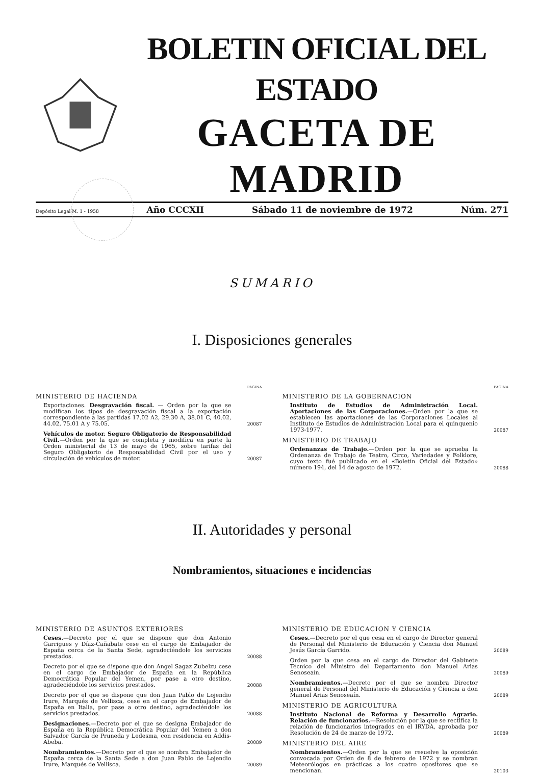BOLETIN OFICIAL DEL ESTADO
GACETA DE MADRID
Depósito Legal M. 1 - 1958 Año CCCXII Sábado 11 de noviembre de 1972 Núm. 271
SUMARIO
I. Disposiciones generales
PAGINA
MINISTERIO DE HACIENDA
Exportaciones. Desgravación fiscal. — Orden por la que se modifican los tipos de desgravación fiscal a la exportación correspondiente a las partidas 17.02 A2, 29.30 A, 38.01 C, 40.02, 44.02, 75.01 A y 75.05.
20087
Vehículos de motor. Seguro Obligatorio de Responsabilidad Civil.—Orden por la que se completa y modifica en parte la Orden ministerial de 13 de mayo de 1965, sobre tarifas del Seguro Obligatorio de Responsabilidad Civil por el uso y circulación de vehículos de motor.
20087
PAGINA
MINISTERIO DE LA GOBERNACION
Instituto de Estudios de Administración Local. Aportaciones de las Corporaciones.—Orden por la que se establecen las aportaciones de las Corporaciones Locales al Instituto de Estudios de Administración Local para el quinquenio 1973-1977.
20087
MINISTERIO DE TRABAJO
Ordenanzas de Trabajo.—Orden por la que se aprueba la Ordenanza de Trabajo de Teatro, Circo, Variedades y Folklore, cuyo texto fué publicado en el «Boletín Oficial del Estado» número 194, del 14 de agosto de 1972.
20088
II. Autoridades y personal
Nombramientos, situaciones e incidencias
MINISTERIO DE ASUNTOS EXTERIORES
Ceses.—Decreto por el que se dispone que don Antonio Garrigues y Díaz-Cañabate cese en el cargo de Embajador de España cerca de la Santa Sede, agradeciéndole los servicios prestados.
20088
Decreto por el que se dispone que don Angel Sagaz Zubelzu cese en el cargo de Embajador de España en la República Democrática Popular del Yemen, por pase a otro destino, agradeciéndole los servicios prestados.
20088
Decreto por el que se dispone que don Juan Pablo de Lojendio Irure, Marqués de Vellisca, cese en el cargo de Embajador de España en Italia, por pase a otro destino, agradeciéndole los servicios prestados.
20088
Designaciones.—Decreto por el que se designa Embajador de España en la República Democrática Popular del Yemen a don Salvador García de Pruneda y Ledesma, con residencia en Addis-Abeba.
20089
Nombramientos.—Decreto por el que se nombra Embajador de España cerca de la Santa Sede a don Juan Pablo de Lojendio Irure, Marqués de Vellisca.
20089
MINISTERIO DE EDUCACION Y CIENCIA
Ceses.—Decreto por el que cesa en el cargo de Director general de Personal del Ministerio de Educación y Ciencia don Manuel Jesús García Garrido.
20089
Orden por la que cesa en el cargo de Director del Gabinete Técnico del Ministro del Departamento don Manuel Arias Senoseaín.
20089
Nombramientos.—Decreto por el que se nombra Director general de Personal del Ministerio de Educación y Ciencia a don Manuel Arias Senoseaín.
20089
MINISTERIO DE AGRICULTURA
Instituto Nacional de Reforma y Desarrollo Agrario. Relación de funcionarios.—Resolución por la que se rectifica la relación de funcionarios integrados en el IRYDA, aprobada por Resolución de 24 de marzo de 1972.
20089
MINISTERIO DEL AIRE
Nombramientos.—Orden por la que se resuelve la oposición convocada por Orden de 8 de febrero de 1972 y se nombran Meteorólogos en prácticas a los cuatro opositores que se mencionan.
20103